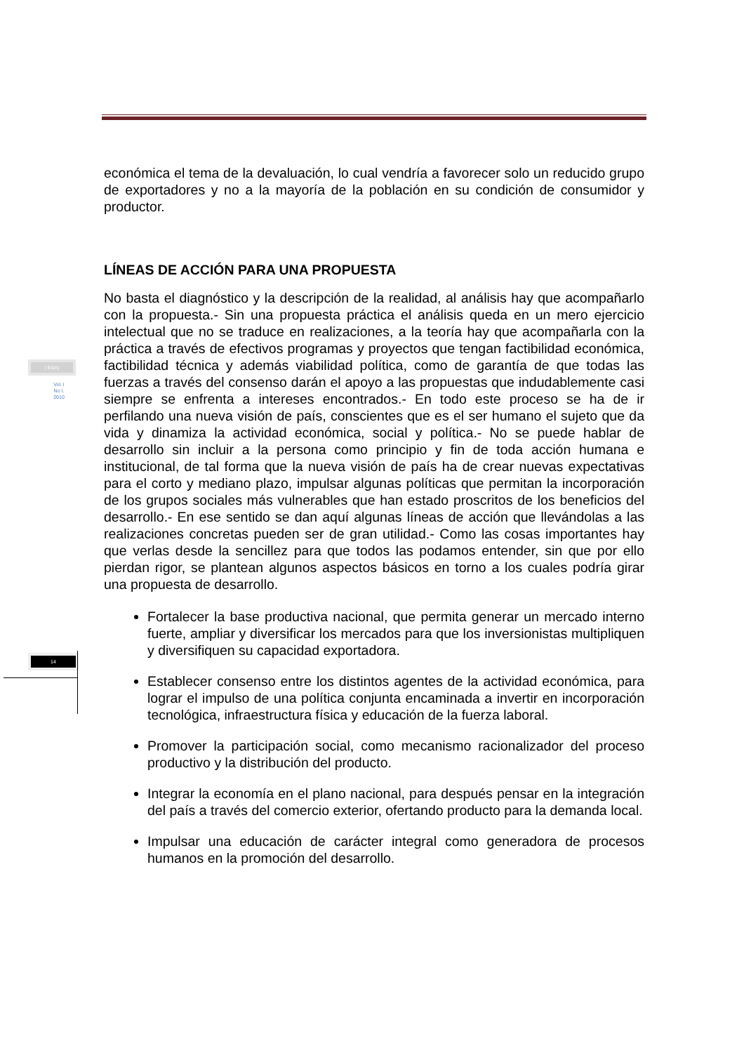( E&A)
Vol. I
No I.
2010
14
económica el tema de la devaluación, lo cual vendría a favorecer solo un reducido grupo de exportadores y no a la mayoría de la población en su condición de consumidor y productor.
LÍNEAS DE ACCIÓN PARA UNA PROPUESTA
No basta el diagnóstico y la descripción de la realidad, al análisis hay que acompañarlo con la propuesta.- Sin una propuesta práctica el análisis queda en un mero ejercicio intelectual que no se traduce en realizaciones, a la teoría hay que acompañarla con la práctica a través de efectivos programas y proyectos que tengan factibilidad económica, factibilidad técnica y además viabilidad política, como de garantía de que todas las fuerzas a través del consenso darán el apoyo a las propuestas que indudablemente casi siempre se enfrenta a intereses encontrados.- En todo este proceso se ha de ir perfilando una nueva visión de país, conscientes que es el ser humano el sujeto que da vida y dinamiza la actividad económica, social y política.- No se puede hablar de desarrollo sin incluir a la persona como principio y fin de toda acción humana e institucional, de tal forma que la nueva visión de país ha de crear nuevas expectativas para el corto y mediano plazo, impulsar algunas políticas que permitan la incorporación de los grupos sociales más vulnerables que han estado proscritos de los beneficios del desarrollo.- En ese sentido se dan aquí algunas líneas de acción que llevándolas a las realizaciones concretas pueden ser de gran utilidad.- Como las cosas importantes hay que verlas desde la sencillez para que todos las podamos entender, sin que por ello pierdan rigor, se plantean algunos aspectos básicos en torno a los cuales podría girar una propuesta de desarrollo.
Fortalecer la base productiva nacional, que permita generar un mercado interno fuerte, ampliar y diversificar los mercados para que los inversionistas multipliquen y diversifiquen su capacidad exportadora.
Establecer consenso entre los distintos agentes de la actividad económica, para lograr el impulso de una política conjunta encaminada a invertir en incorporación tecnológica, infraestructura física y educación de la fuerza laboral.
Promover la participación social, como mecanismo racionalizador del proceso productivo y la distribución del producto.
Integrar la economía en el plano nacional, para después pensar en la integración del país a través del comercio exterior, ofertando producto para la demanda local.
Impulsar una educación de carácter integral como generadora de procesos humanos en la promoción del desarrollo.